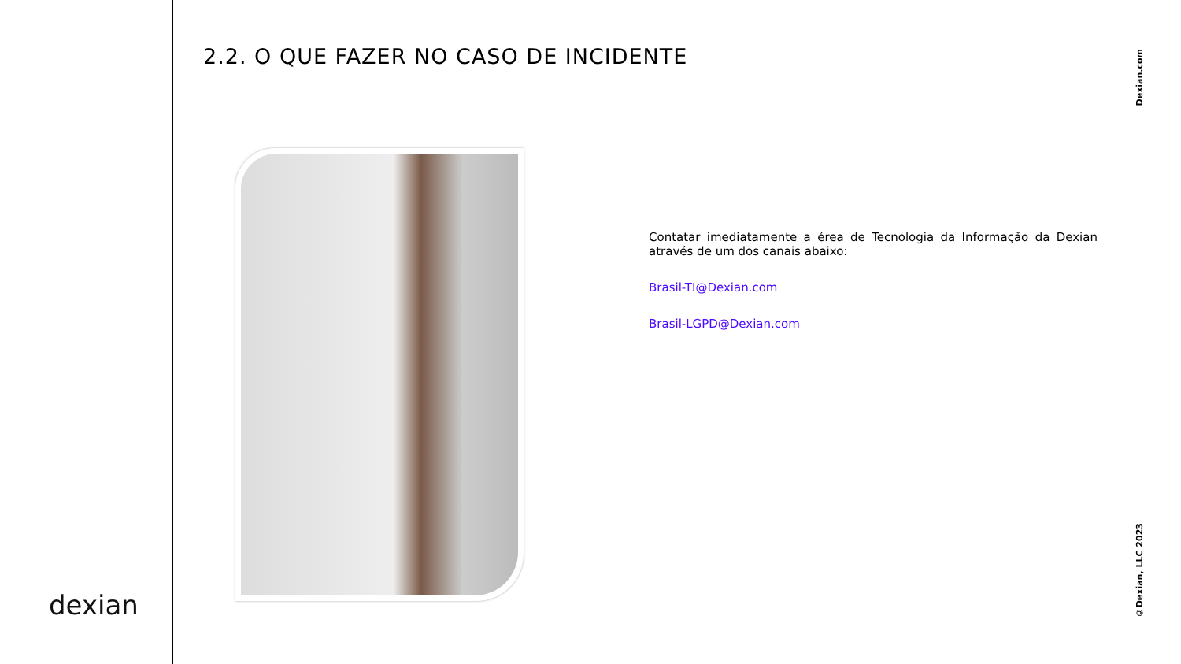2.2. O QUE FAZER NO CASO DE INCIDENTE
Dexian.com
Contatar imediatamente a érea de Tecnologia da Informação da Dexian através de um dos canais abaixo:
Brasil-TI@Dexian.com
Brasil-LGPD@Dexian.com
dexian
©Dexian, LLC 2023